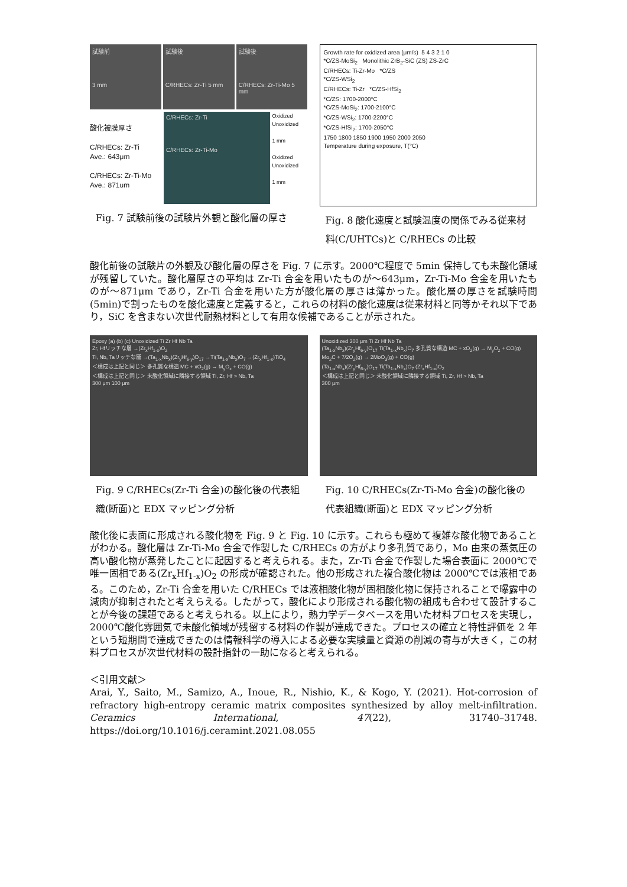試験前
3 mm
試験後
C/RHECs: Zr-Ti 5 mm
試験後
C/RHECs: Zr-Ti-Mo 5 mm
酸化被膜厚さ
C/RHECs: Zr-Ti
Ave.: 643μm
C/RHECs: Zr-Ti-Mo
Ave.: 871um
C/RHECs: Zr-Ti
C/RHECs: Zr-Ti-Mo
Oxidized
Unoxidized
1 mm
Oxidized
Unoxidized
1 mm
Fig. 7 試験前後の試験片外観と酸化層の厚さ
Growth rate for oxidized area (μm/s) 5 4 3 2 1 0
*C/ZS-MoSi<sub>2</sub> Monolithic ZrB<sub>2</sub>-SiC (ZS) ZS-ZrC
C/RHECs: Ti-Zr-Mo *C/ZS
*C/ZS-WSi<sub>2</sub>
C/RHECs: Ti-Zr *C/ZS-HfSi<sub>2</sub>
*C/ZS: 1700-2000°C
*C/ZS-MoSi<sub>2</sub>: 1700-2100°C
*C/ZS-WSi<sub>2</sub>: 1700-2200°C
*C/ZS-HfSi<sub>2</sub>: 1700-2050°C
1750 1800 1850 1900 1950 2000 2050
Temperature during exposure, T(°C)
Fig. 8 酸化速度と試験温度の関係でみる従来材料(C/UHTCs)と C/RHECs の比較
酸化前後の試験片の外観及び酸化層の厚さを Fig. 7 に示す。2000℃程度で 5min 保持しても未酸化領域が残留していた。酸化層厚さの平均は Zr-Ti 合金を用いたものが～643μm，Zr-Ti-Mo 合金を用いたものが～871μm であり，Zr-Ti 合金を用いた方が酸化層の厚さは薄かった。酸化層の厚さを試験時間(5min)で割ったものを酸化速度と定義すると，これらの材料の酸化速度は従来材料と同等かそれ以下であり，SiC を含まない次世代耐熱材料として有用な候補であることが示された。
Epoxy (a) (b) (c) Unoxidized Ti Zr Hf Nb Ta
Zr, Hfリッチな層 →(Zr<sub>x</sub>Hf<sub>1-x</sub>)O<sub>2</sub>
Ti, Nb, Taリッチな層 →(Ta<sub>1-x</sub>Nb<sub>x</sub>)(Zr<sub>y</sub>Hf<sub>6-y</sub>)O<sub>17</sub> →Ti(Ta<sub>1-x</sub>Nb<sub>x</sub>)O<sub>7</sub> →(Zr<sub>x</sub>Hf<sub>1-x</sub>)TiO<sub>4</sub>
＜構成は上記と同じ＞ 多孔質な構造 MC + xO<sub>2</sub>(g) → M<sub>y</sub>O<sub>z</sub> + CO(g)
＜構成は上記と同じ＞ 未酸化領域に隣接する領域 Ti, Zr, Hf > Nb, Ta
300 μm 100 μm
Fig. 9 C/RHECs(Zr-Ti 合金)の酸化後の代表組織(断面)と EDX マッピング分析
Unoxidized 300 μm Ti Zr Hf Nb Ta
(Ta<sub>1-x</sub>Nb<sub>x</sub>)(Zr<sub>y</sub>Hf<sub>6-y</sub>)O<sub>17</sub> Ti(Ta<sub>1-x</sub>Nb<sub>x</sub>)O<sub>7</sub> 多孔質な構造 MC + xO<sub>2</sub>(g) → M<sub>y</sub>O<sub>z</sub> + CO(g) Mo<sub>2</sub>C + 7/2O<sub>2</sub>(g) → 2MoO<sub>3</sub>(g) + CO(g)
(Ta<sub>1-x</sub>Nb<sub>x</sub>)(Zr<sub>y</sub>Hf<sub>6-y</sub>)O<sub>17</sub> Ti(Ta<sub>1-x</sub>Nb<sub>x</sub>)O<sub>7</sub> (Zr<sub>x</sub>Hf<sub>1-x</sub>)O<sub>2</sub>
＜構成は上記と同じ＞ 未酸化領域に隣接する領域 Ti, Zr, Hf > Nb, Ta
300 μm
Fig. 10 C/RHECs(Zr-Ti-Mo 合金)の酸化後の代表組織(断面)と EDX マッピング分析
酸化後に表面に形成される酸化物を Fig. 9 と Fig. 10 に示す。これらも極めて複雑な酸化物であることがわかる。酸化層は Zr-Ti-Mo 合金で作製した C/RHECs の方がより多孔質であり，Mo 由来の蒸気圧の高い酸化物が蒸発したことに起因すると考えられる。また，Zr-Ti 合金で作製した場合表面に 2000℃で唯一固相である(Zr<sub>x</sub>Hf<sub>1-x</sub>)O<sub>2</sub> の形成が確認された。他の形成された複合酸化物は 2000℃では液相である。このため，Zr-Ti 合金を用いた C/RHECs では液相酸化物が固相酸化物に保持されることで曝露中の減肉が抑制されたと考えらえる。したがって，酸化により形成される酸化物の組成も合わせて設計することが今後の課題であると考えられる。以上により，熱力学データベースを用いた材料プロセスを実現し，2000℃酸化雰囲気で未酸化領域が残留する材料の作製が達成できた。プロセスの確立と特性評価を 2 年という短期間で達成できたのは情報科学の導入による必要な実験量と資源の削減の寄与が大きく，この材料プロセスが次世代材料の設計指針の一助になると考えられる。
＜引用文献＞
Arai, Y., Saito, M., Samizo, A., Inoue, R., Nishio, K., & Kogo, Y. (2021). Hot-corrosion of refractory high-entropy ceramic matrix composites synthesized by alloy melt-infiltration. Ceramics International, 47(22), 31740–31748. https://doi.org/10.1016/j.ceramint.2021.08.055